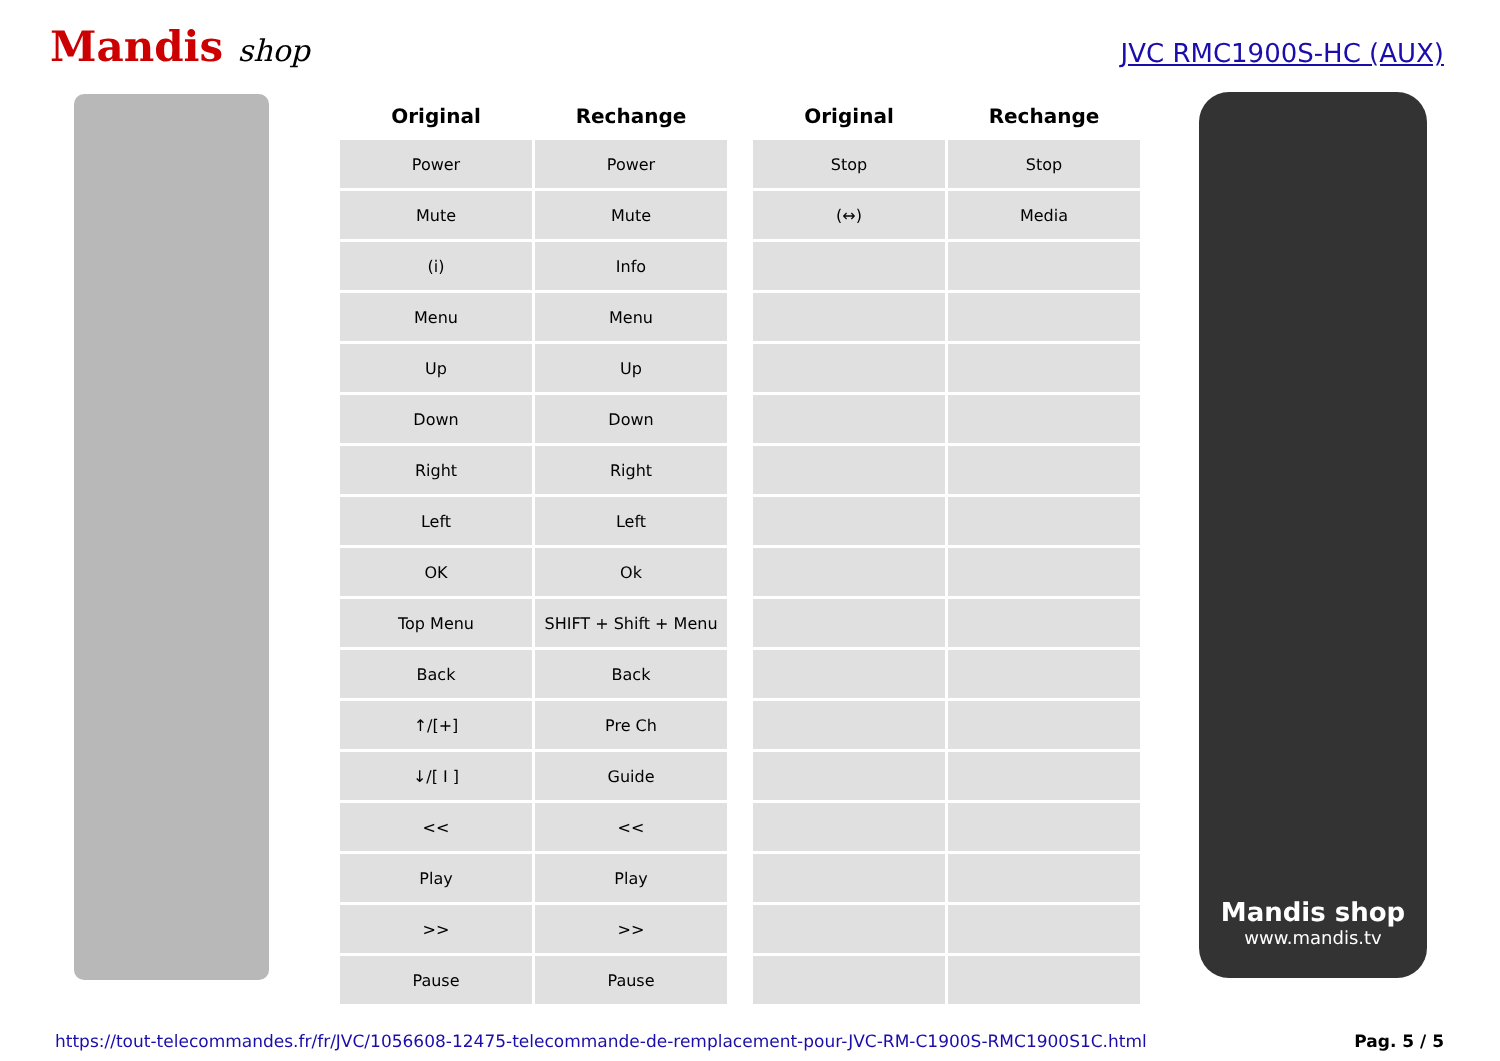Mandis shop
JVC RMC1900S-HC (AUX)
| Original | Rechange |
| --- | --- |
| Power | Power |
| Mute | Mute |
| (i) | Info |
| Menu | Menu |
| Up | Up |
| Down | Down |
| Right | Right |
| Left | Left |
| OK | Ok |
| Top Menu | SHIFT + Shift + Menu |
| Back | Back |
| ↑/[+] | Pre Ch |
| ↓/[ I ] | Guide |
| << | << |
| Play | Play |
| >> | >> |
| Pause | Pause |
| Original | Rechange |
| --- | --- |
| Stop | Stop |
| (↔) | Media |
Mandis shop
www.mandis.tv
https://tout-telecommandes.fr/fr/JVC/1056608-12475-telecommande-de-remplacement-pour-JVC-RM-C1900S-RMC1900S1C.html Pag. 5 / 5